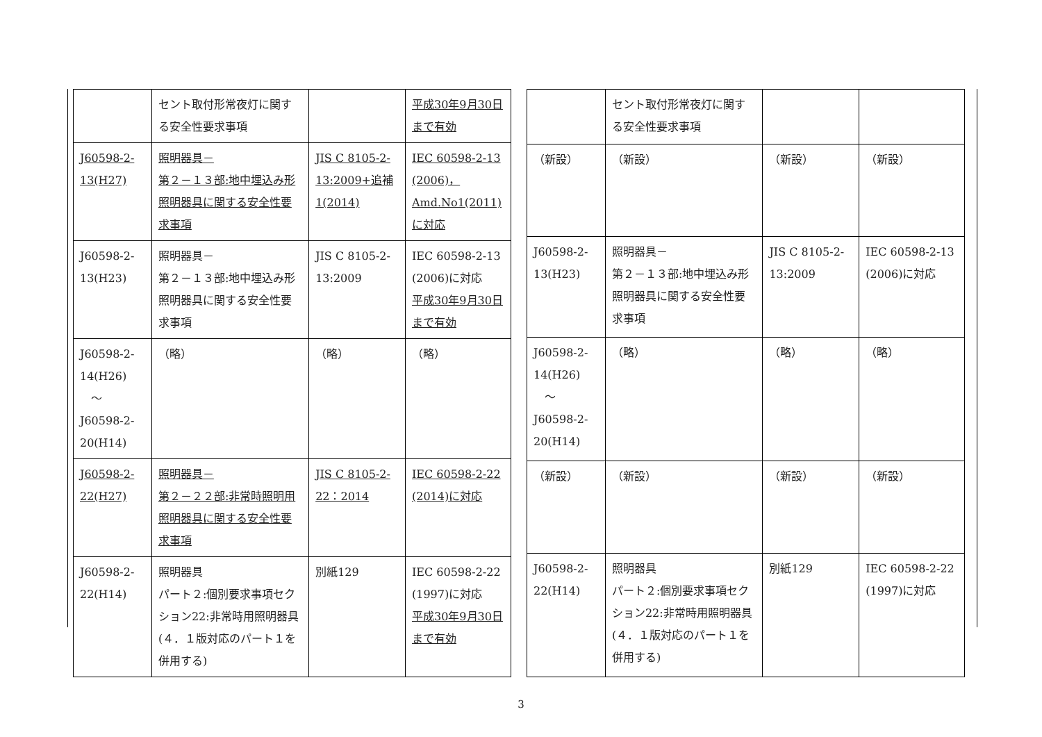| | セント取付形常夜灯に関する安全性要求事項 | | 平成30年9月30日まで有効 |
| J60598-2-13(H27) | 照明器具－ 第２－１３部:地中埋込み形照明器具に関する安全性要求事項 | JIS C 8105-2-13:2009+追補1(2014) | IEC 60598-2-13 (2006)， Amd.No1(2011)に対応 |
| J60598-2-13(H23) | 照明器具－ 第２－１３部:地中埋込み形照明器具に関する安全性要求事項 | JIS C 8105-2-13:2009 | IEC 60598-2-13 (2006)に対応 平成30年9月30日まで有効 |
| J60598-2-14(H26) ～ J60598-2-20(H14) | （略） | （略） | （略） |
| J60598-2-22(H27) | 照明器具－ 第２－２２部:非常時照明用照明器具に関する安全性要求事項 | JIS C 8105-2-22：2014 | IEC 60598-2-22 (2014)に対応 |
| J60598-2-22(H14) | 照明器具 パート２:個別要求事項セクション22:非常時用照明器具(４．１版対応のパート１を併用する) | 別紙129 | IEC 60598-2-22 (1997)に対応 平成30年9月30日まで有効 |
| | セント取付形常夜灯に関する安全性要求事項 | | |
| （新設） | （新設） | （新設） | （新設） |
| J60598-2-13(H23) | 照明器具－ 第２－１３部:地中埋込み形照明器具に関する安全性要求事項 | JIS C 8105-2-13:2009 | IEC 60598-2-13 (2006)に対応 |
| J60598-2-14(H26) ～ J60598-2-20(H14) | （略） | （略） | （略） |
| （新設） | （新設） | （新設） | （新設） |
| J60598-2-22(H14) | 照明器具 パート２:個別要求事項セクション22:非常時用照明器具(４．１版対応のパート１を併用する) | 別紙129 | IEC 60598-2-22 (1997)に対応 |
3